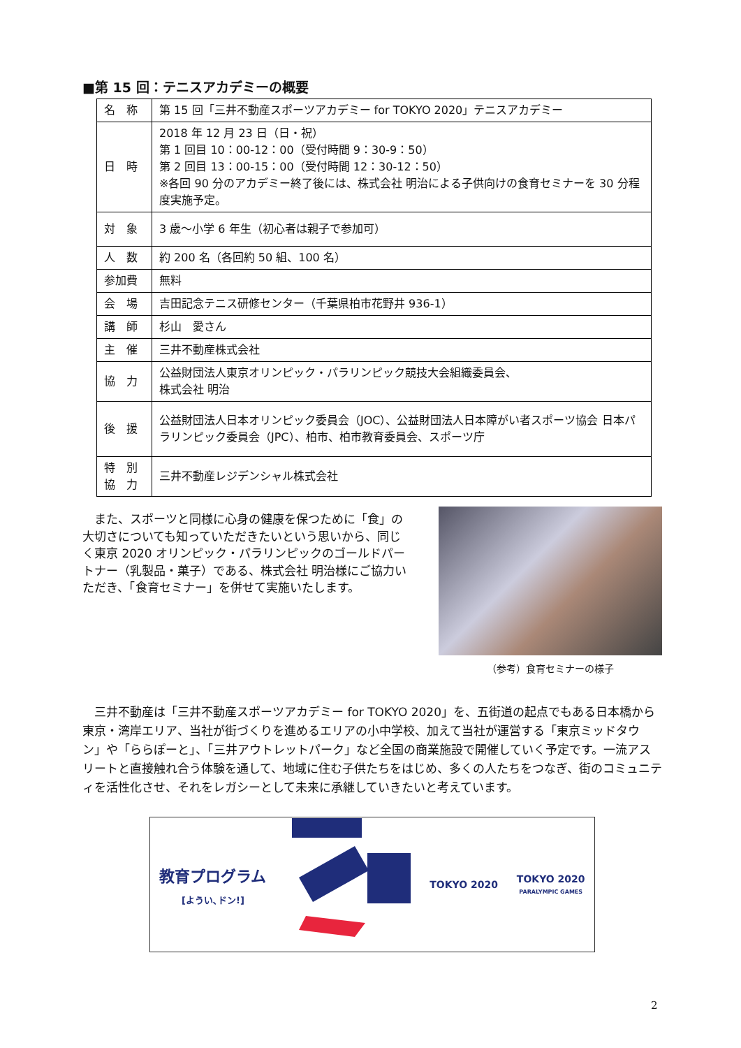■第 15 回：テニスアカデミーの概要
| 名 称 | 第 15 回「三井不動産スポーツアカデミー for TOKYO 2020」テニスアカデミー |
| 日 時 | 2018 年 12 月 23 日（日・祝） 第 1 回目 10：00-12：00（受付時間 9：30-9：50） 第 2 回目 13：00-15：00（受付時間 12：30-12：50） ※各回 90 分のアカデミー終了後には、株式会社 明治による子供向けの食育セミナーを 30 分程度実施予定。 |
| 対 象 | 3 歳～小学 6 年生（初心者は親子で参加可） |
| 人 数 | 約 200 名（各回約 50 組、100 名） |
| 参加費 | 無料 |
| 会 場 | 吉田記念テニス研修センター（千葉県柏市花野井 936-1） |
| 講 師 | 杉山 愛さん |
| 主 催 | 三井不動産株式会社 |
| 協 力 | 公益財団法人東京オリンピック・パラリンピック競技大会組織委員会、 株式会社 明治 |
| 後 援 | 公益財団法人日本オリンピック委員会（JOC）、公益財団法人日本障がい者スポーツ協会 日本パラリンピック委員会（JPC）、柏市、柏市教育委員会、スポーツ庁 |
| 特 別 協 力 | 三井不動産レジデンシャル株式会社 |
　また、スポーツと同様に心身の健康を保つために「食」の大切さについても知っていただきたいという思いから、同じく東京 2020 オリンピック・パラリンピックのゴールドパートナー（乳製品・菓子）である、株式会社 明治様にご協力いただき、「食育セミナー」を併せて実施いたします。
（参考）食育セミナーの様子
　三井不動産は「三井不動産スポーツアカデミー for TOKYO 2020」を、五街道の起点でもある日本橋から東京・湾岸エリア、当社が街づくりを進めるエリアの小中学校、加えて当社が運営する「東京ミッドタウン」や「ららぽーと」、「三井アウトレットパーク」など全国の商業施設で開催していく予定です。一流アスリートと直接触れ合う体験を通して、地域に住む子供たちをはじめ、多くの人たちをつなぎ、街のコミュニティを活性化させ、それをレガシーとして未来に承継していきたいと考えています。
教育プログラム
[ようい､ドン!]
TOKYO 2020
TOKYO 2020
PARALYMPIC GAMES
2